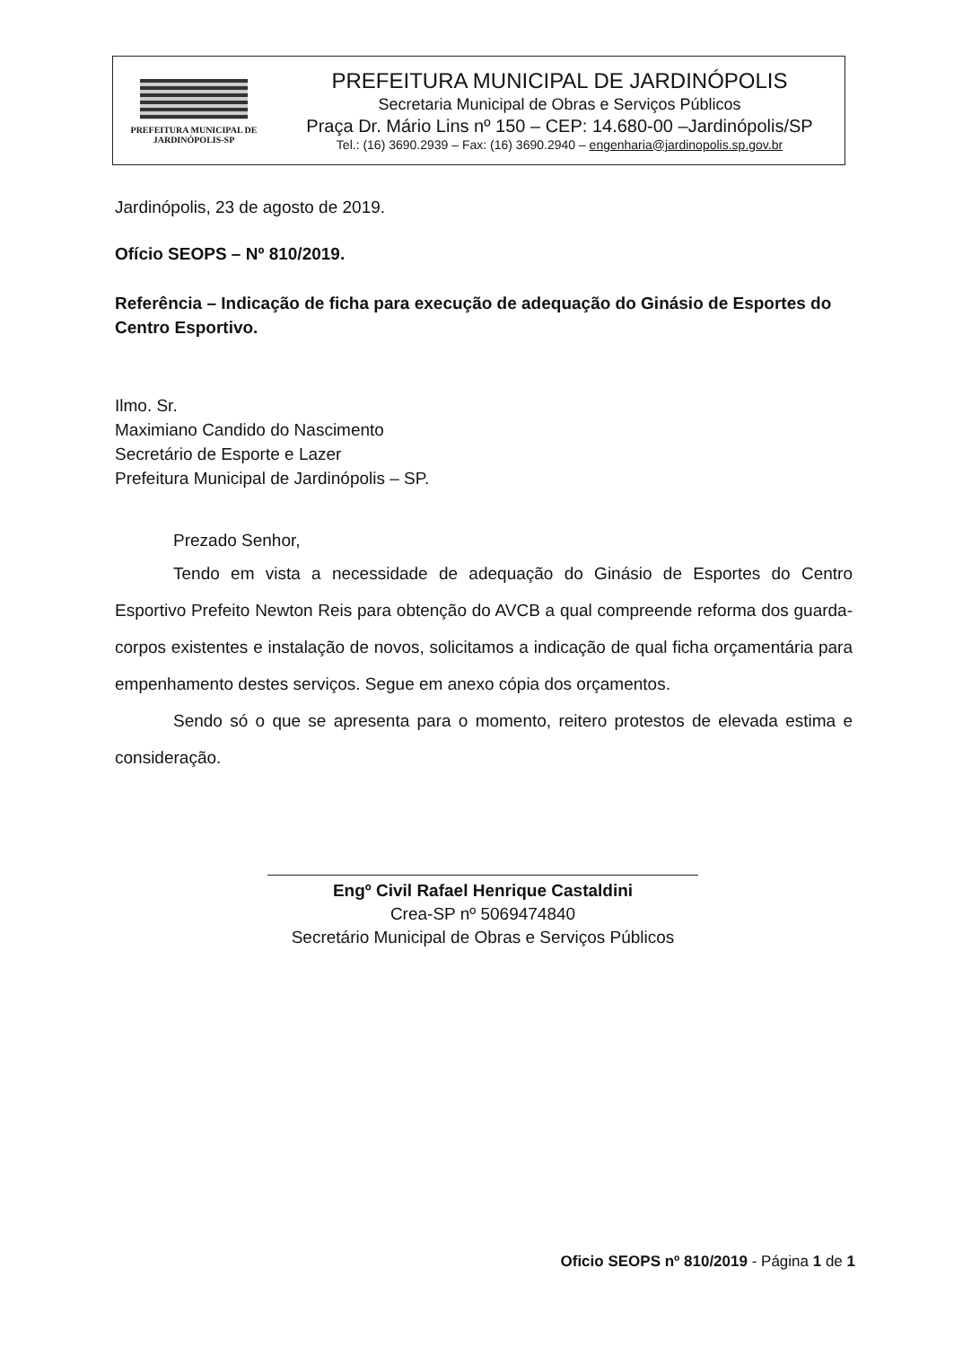PREFEITURA MUNICIPAL DE
JARDINÓPOLIS-SP
PREFEITURA MUNICIPAL DE JARDINÓPOLIS
Secretaria Municipal de Obras e Serviços Públicos
Praça Dr. Mário Lins nº 150 – CEP: 14.680-00 –Jardinópolis/SP
Tel.: (16) 3690.2939 – Fax: (16) 3690.2940 – engenharia@jardinopolis.sp.gov.br
Jardinópolis, 23 de agosto de 2019.
Ofício SEOPS – Nº 810/2019.
Referência – Indicação de ficha para execução de adequação do Ginásio de Esportes do Centro Esportivo.
Ilmo. Sr.
Maximiano Candido do Nascimento
Secretário de Esporte e Lazer
Prefeitura Municipal de Jardinópolis – SP.
Prezado Senhor,
Tendo em vista a necessidade de adequação do Ginásio de Esportes do Centro Esportivo Prefeito Newton Reis para obtenção do AVCB a qual compreende reforma dos guarda-corpos existentes e instalação de novos, solicitamos a indicação de qual ficha orçamentária para empenhamento destes serviços. Segue em anexo cópia dos orçamentos.
Sendo só o que se apresenta para o momento, reitero protestos de elevada estima e consideração.
Engº Civil Rafael Henrique Castaldini
Crea-SP nº 5069474840
Secretário Municipal de Obras e Serviços Públicos
Oficio SEOPS nº 810/2019 - Página 1 de 1